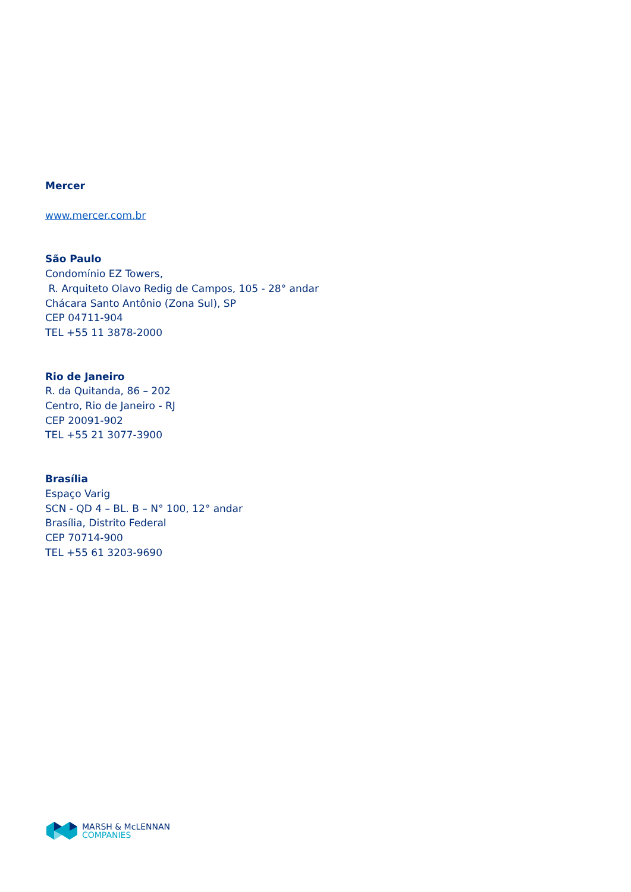Mercer
www.mercer.com.br
São Paulo
Condomínio EZ Towers,
R. Arquiteto Olavo Redig de Campos, 105 - 28° andar
Chácara Santo Antônio (Zona Sul), SP
CEP 04711-904
TEL +55 11 3878-2000
Rio de Janeiro
R. da Quitanda, 86 – 202
Centro, Rio de Janeiro - RJ
CEP 20091-902
TEL +55 21 3077-3900
Brasília
Espaço Varig
SCN - QD 4 – BL. B – N° 100, 12° andar
Brasília, Distrito Federal
CEP 70714-900
TEL +55 61 3203-9690
MARSH & McLENNAN
COMPANIES